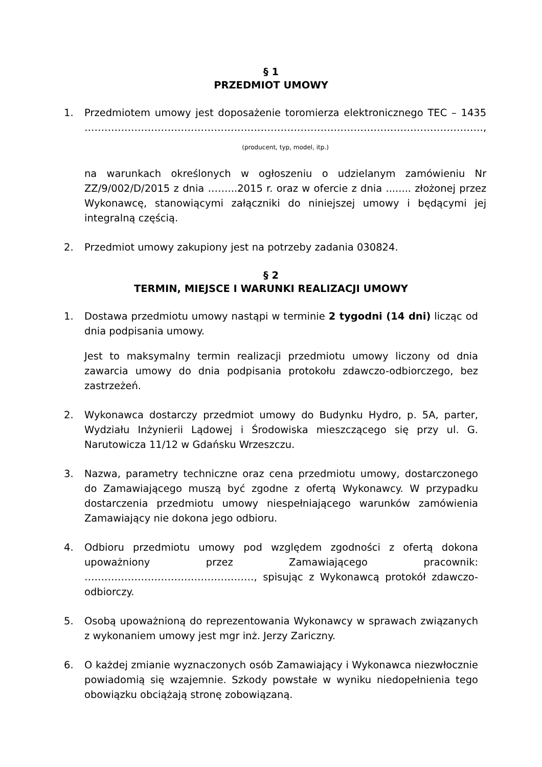§ 1
PRZEDMIOT UMOWY
1. Przedmiotem umowy jest doposażenie toromierza elektronicznego TEC – 1435 …………………………………………………………………………………………………………,
(producent, typ, model, itp.)
na warunkach określonych w ogłoszeniu o udzielanym zamówieniu Nr ZZ/9/002/D/2015 z dnia ……...2015 r. oraz w ofercie z dnia ........ złożonej przez Wykonawcę, stanowiącymi załączniki do niniejszej umowy i będącymi jej integralną częścią.
2. Przedmiot umowy zakupiony jest na potrzeby zadania 030824.
§ 2
TERMIN, MIEJSCE I WARUNKI REALIZACJI UMOWY
1. Dostawa przedmiotu umowy nastąpi w terminie 2 tygodni (14 dni) licząc od dnia podpisania umowy.
Jest to maksymalny termin realizacji przedmiotu umowy liczony od dnia zawarcia umowy do dnia podpisania protokołu zdawczo-odbiorczego, bez zastrzeżeń.
2. Wykonawca dostarczy przedmiot umowy do Budynku Hydro, p. 5A, parter, Wydziału Inżynierii Lądowej i Środowiska mieszczącego się przy ul. G. Narutowicza 11/12 w Gdańsku Wrzeszczu.
3. Nazwa, parametry techniczne oraz cena przedmiotu umowy, dostarczonego do Zamawiającego muszą być zgodne z ofertą Wykonawcy. W przypadku dostarczenia przedmiotu umowy niespełniającego warunków zamówienia Zamawiający nie dokona jego odbioru.
4. Odbioru przedmiotu umowy pod względem zgodności z ofertą dokona upoważniony przez Zamawiającego pracownik: ……………………………………………, spisując z Wykonawcą protokół zdawczo-odbiorczy.
5. Osobą upoważnioną do reprezentowania Wykonawcy w sprawach związanych z wykonaniem umowy jest mgr inż. Jerzy Zariczny.
6. O każdej zmianie wyznaczonych osób Zamawiający i Wykonawca niezwłocznie powiadomią się wzajemnie. Szkody powstałe w wyniku niedopełnienia tego obowiązku obciążają stronę zobowiązaną.